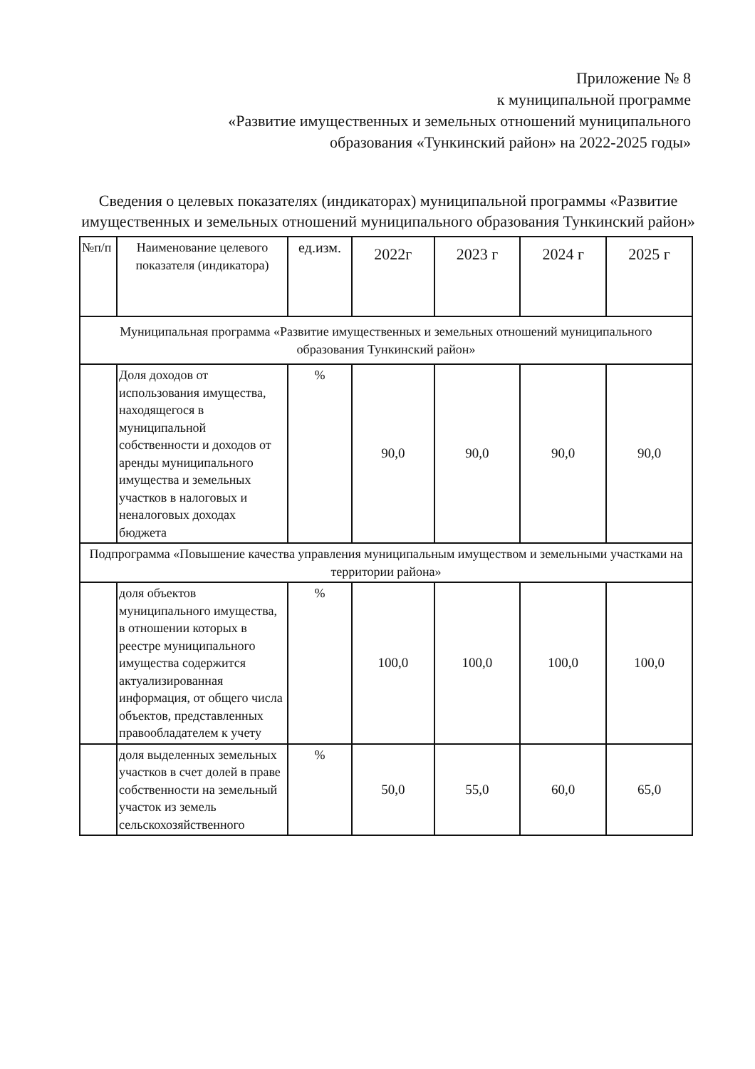Приложение № 8
к муниципальной программе
«Развитие имущественных и земельных отношений муниципального образования «Тункинский район» на 2022-2025 годы»
Сведения о целевых показателях (индикаторах) муниципальной программы «Развитие имущественных и земельных отношений муниципального образования Тункинский район»
| №п/п | Наименование целевого показателя (индикатора) | ед.изм. | 2022г | 2023 г | 2024 г | 2025 г |
| --- | --- | --- | --- | --- | --- | --- |
| Муниципальная программа «Развитие имущественных и земельных отношений муниципального образования Тункинский район» | | | | | | |
| | Доля доходов от использования имущества, находящегося в муниципальной собственности и доходов от аренды муниципального имущества и земельных участков в налоговых и неналоговых доходах бюджета | % | 90,0 | 90,0 | 90,0 | 90,0 |
| Подпрограмма «Повышение качества управления муниципальным имуществом и земельными участками на территории района» | | | | | | |
| | доля объектов муниципального имущества, в отношении которых в реестре муниципального имущества содержится актуализированная информация, от общего числа объектов, представленных правообладателем к учету | % | 100,0 | 100,0 | 100,0 | 100,0 |
| | доля выделенных земельных участков в счет долей в праве собственности на земельный участок из земель сельскохозяйственного | % | 50,0 | 55,0 | 60,0 | 65,0 |